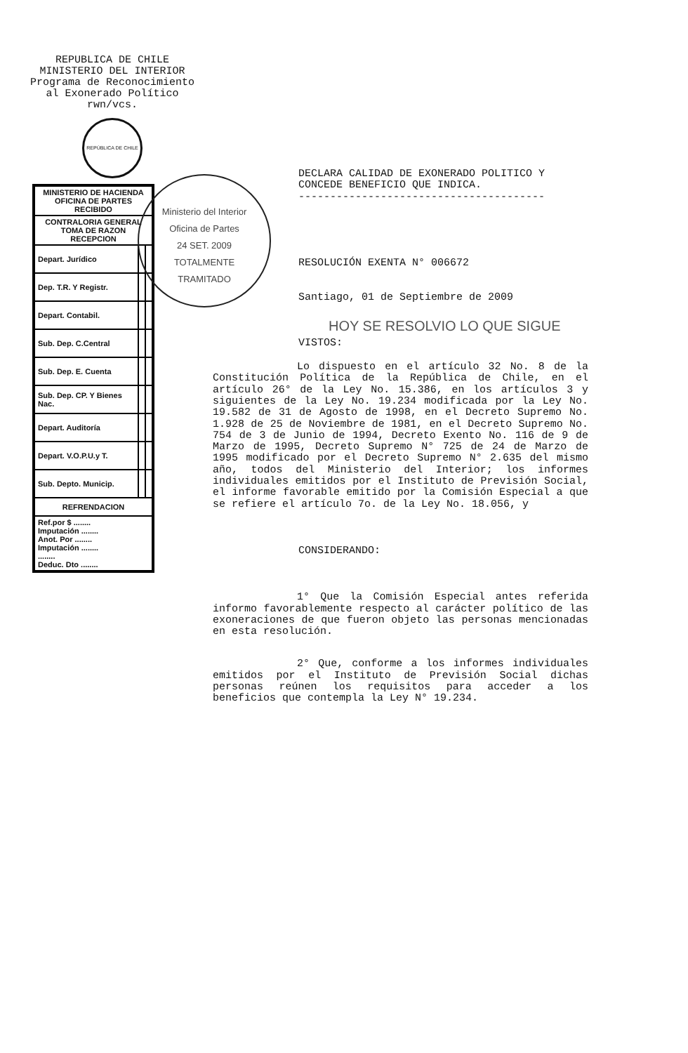REPUBLICA DE CHILE
MINISTERIO DEL INTERIOR
Programa de Reconocimiento
al Exonerado Político
rwn/vcs.
REPÚBLICA DE CHILE
| MINISTERIO DE HACIENDA OFICINA DE PARTES RECIBIDO | | |
| CONTRALORIA GENERAL TOMA DE RAZON RECEPCION | | |
| Depart. Jurídico | | |
| Dep. T.R. Y Registr. | | |
| Depart. Contabil. | | |
| Sub. Dep. C.Central | | |
| Sub. Dep. E. Cuenta | | |
| Sub. Dep. CP. Y Bienes Nac. | | |
| Depart. Auditoría | | |
| Depart. V.O.P.U.y T. | | |
| Sub. Depto. Municip. | | |
| REFRENDACION | | |
| Ref.por $ ........ Imputación ........ Anot. Por ........ Imputación ........ ........ Deduc. Dto ........ | | |
Ministerio del Interior
Oficina de Partes
24 SET. 2009
TOTALMENTE
TRAMITADO
DECLARA CALIDAD DE EXONERADO POLITICO Y
CONCEDE BENEFICIO QUE INDICA.
---------------------------------------
RESOLUCIÓN EXENTA N° 006672
Santiago, 01 de Septiembre de 2009
HOY SE RESOLVIO LO QUE SIGUE
VISTOS:
Lo dispuesto en el artículo 32 No. 8 de la Constitución Política de la República de Chile, en el artículo 26° de la Ley No. 15.386, en los artículos 3 y siguientes de la Ley No. 19.234 modificada por la Ley No. 19.582 de 31 de Agosto de 1998, en el Decreto Supremo No. 1.928 de 25 de Noviembre de 1981, en el Decreto Supremo No. 754 de 3 de Junio de 1994, Decreto Exento No. 116 de 9 de Marzo de 1995, Decreto Supremo N° 725 de 24 de Marzo de 1995 modificado por el Decreto Supremo N° 2.635 del mismo año, todos del Ministerio del Interior; los informes individuales emitidos por el Instituto de Previsión Social, el informe favorable emitido por la Comisión Especial a que se refiere el artículo 7o. de la Ley No. 18.056, y
CONSIDERANDO:
1° Que la Comisión Especial antes referida informo favorablemente respecto al carácter político de las exoneraciones de que fueron objeto las personas mencionadas en esta resolución.
2° Que, conforme a los informes individuales emitidos por el Instituto de Previsión Social dichas personas reúnen los requisitos para acceder a los beneficios que contempla la Ley N° 19.234.